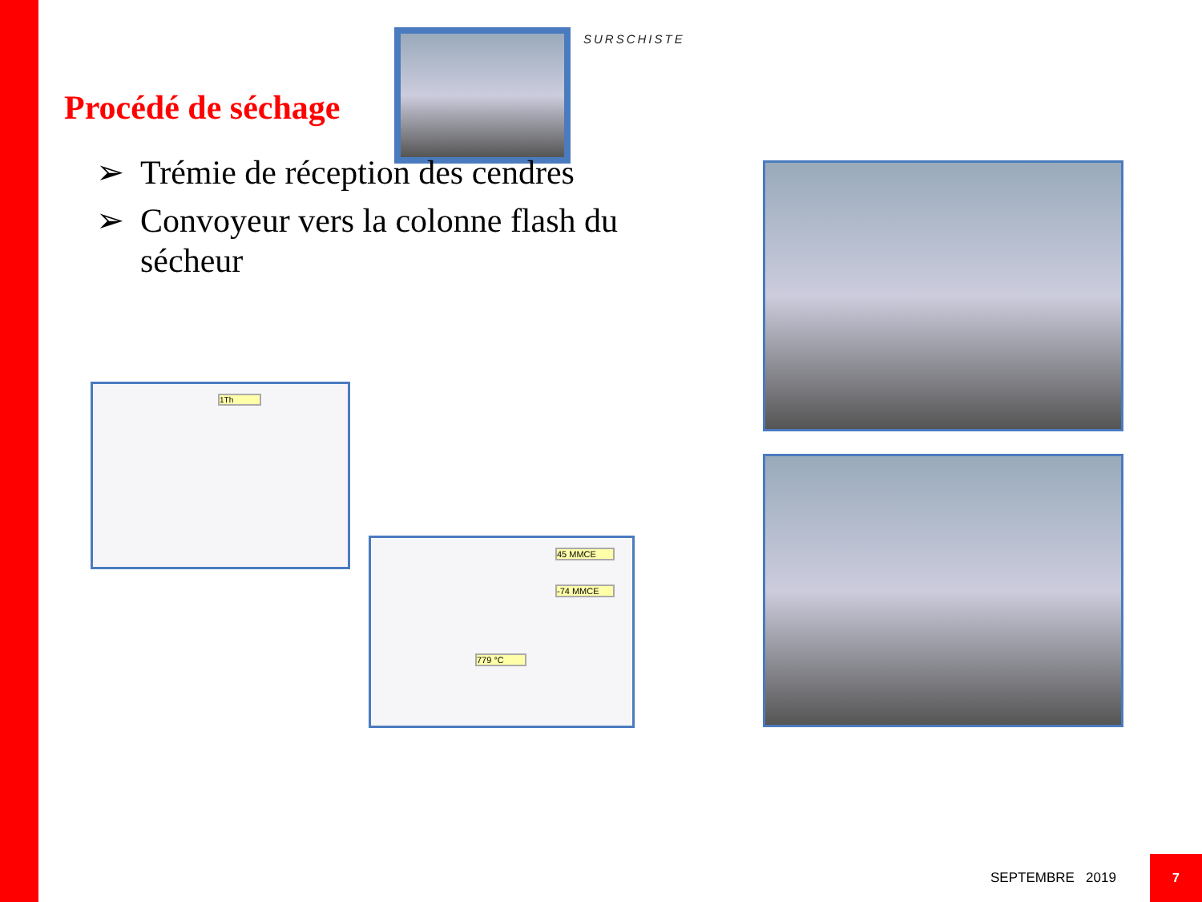SURSCHISTE
Procédé de séchage
➢ Trémie de réception des cendres
➢ Convoyeur vers la colonne flash du sécheur
1Th
45 MMCE
-74 MMCE
779 °C
SEPTEMBRE 2019
7